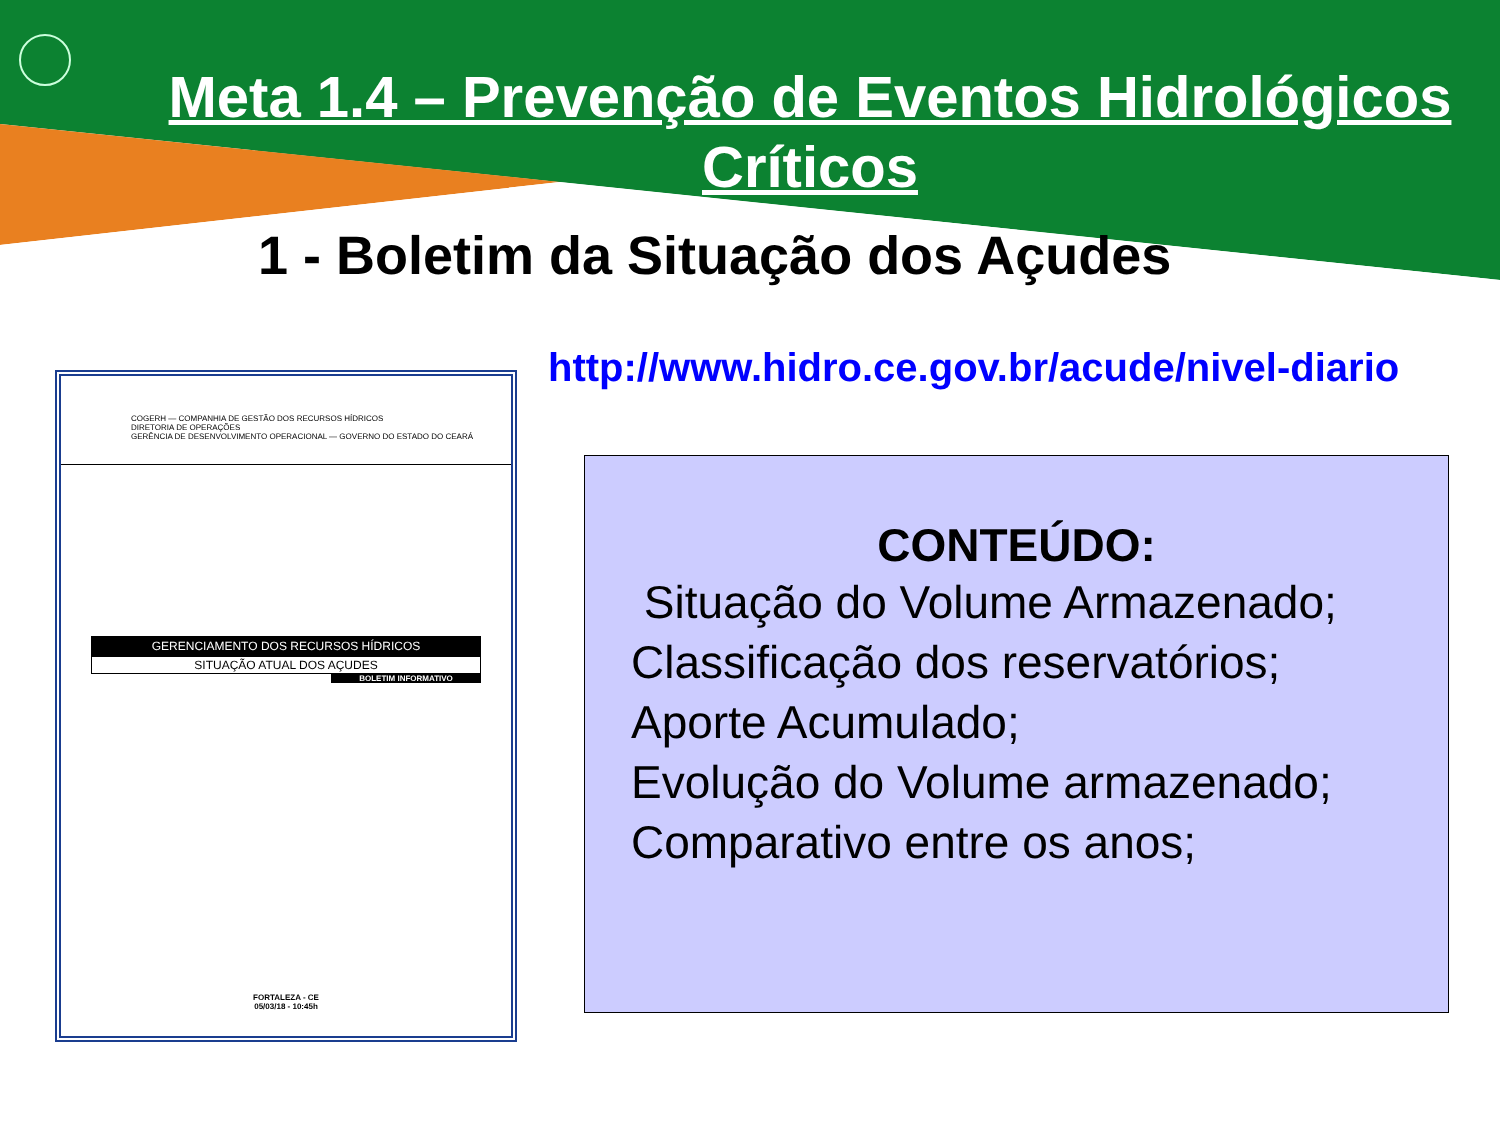Meta 1.4 – Prevenção de Eventos Hidrológicos Críticos
1 - Boletim da Situação dos Açudes
http://www.hidro.ce.gov.br/acude/nivel-diario
COGERH — COMPANHIA DE GESTÃO DOS RECURSOS HÍDRICOS
DIRETORIA DE OPERAÇÕES
GERÊNCIA DE DESENVOLVIMENTO OPERACIONAL — GOVERNO DO ESTADO DO CEARÁ
GERENCIAMENTO DOS RECURSOS HÍDRICOS
SITUAÇÃO ATUAL DOS AÇUDES
BOLETIM INFORMATIVO
FORTALEZA - CE
05/03/18 - 10:45h
CONTEÚDO:
Situação do Volume Armazenado;
Classificação dos reservatórios;
Aporte Acumulado;
Evolução do Volume armazenado;
Comparativo entre os anos;